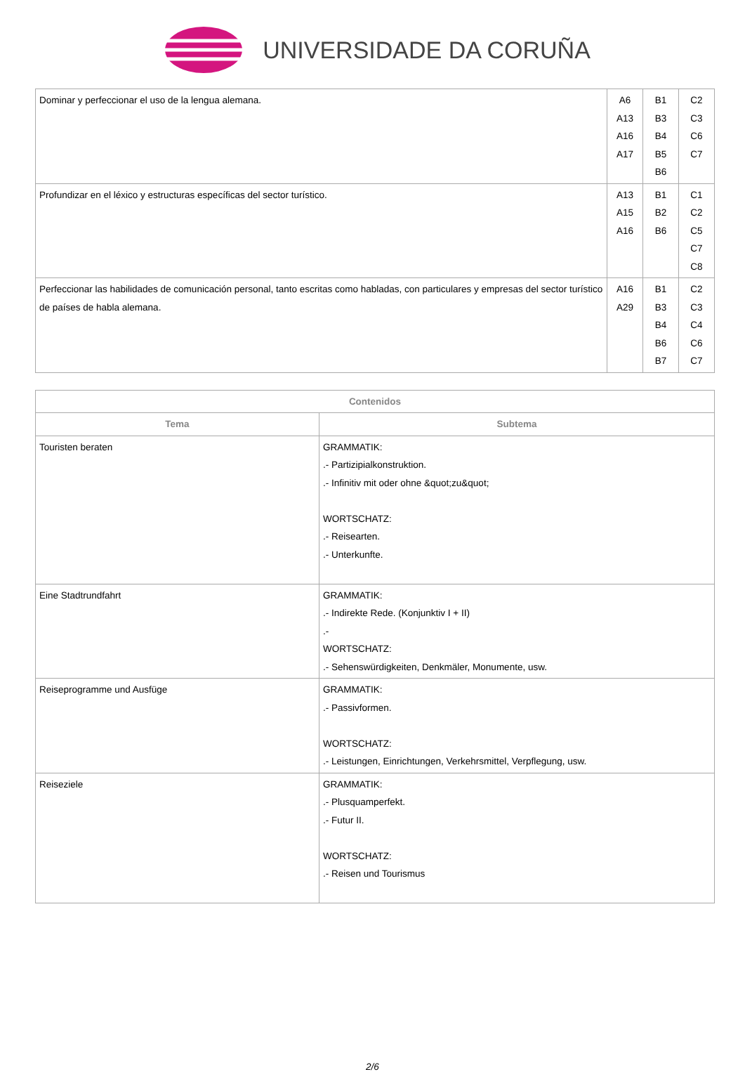UNIVERSIDADE DA CORUÑA
| Dominar y perfeccionar el uso de la lengua alemana. | A6 A13 A16 A17 | B1 B3 B4 B5 B6 | C2 C3 C6 C7 |
| Profundizar en el léxico y estructuras específicas del sector turístico. | A13 A15 A16 | B1 B2 B6 | C1 C2 C5 C7 C8 |
| Perfeccionar las habilidades de comunicación personal, tanto escritas como habladas, con particulares y empresas del sector turístico de países de habla alemana. | A16 A29 | B1 B3 B4 B6 B7 | C2 C3 C4 C6 C7 |
| Contenidos | |
| --- | --- |
| Tema | Subtema |
| Touristen beraten | GRAMMATIK: .- Partizipialkonstruktion. .- Infinitiv mit oder ohne &quot;zu&quot; WORTSCHATZ: .- Reisearten. .- Unterkunfte. |
| Eine Stadtrundfahrt | GRAMMATIK: .- Indirekte Rede. (Konjunktiv I + II) .- WORTSCHATZ: .- Sehenswürdigkeiten, Denkmäler, Monumente, usw. |
| Reiseprogramme und Ausfüge | GRAMMATIK: .- Passivformen. WORTSCHATZ: .- Leistungen, Einrichtungen, Verkehrsmittel, Verpflegung, usw. |
| Reiseziele | GRAMMATIK: .- Plusquamperfekt. .- Futur II. WORTSCHATZ: .- Reisen und Tourismus |
2/6